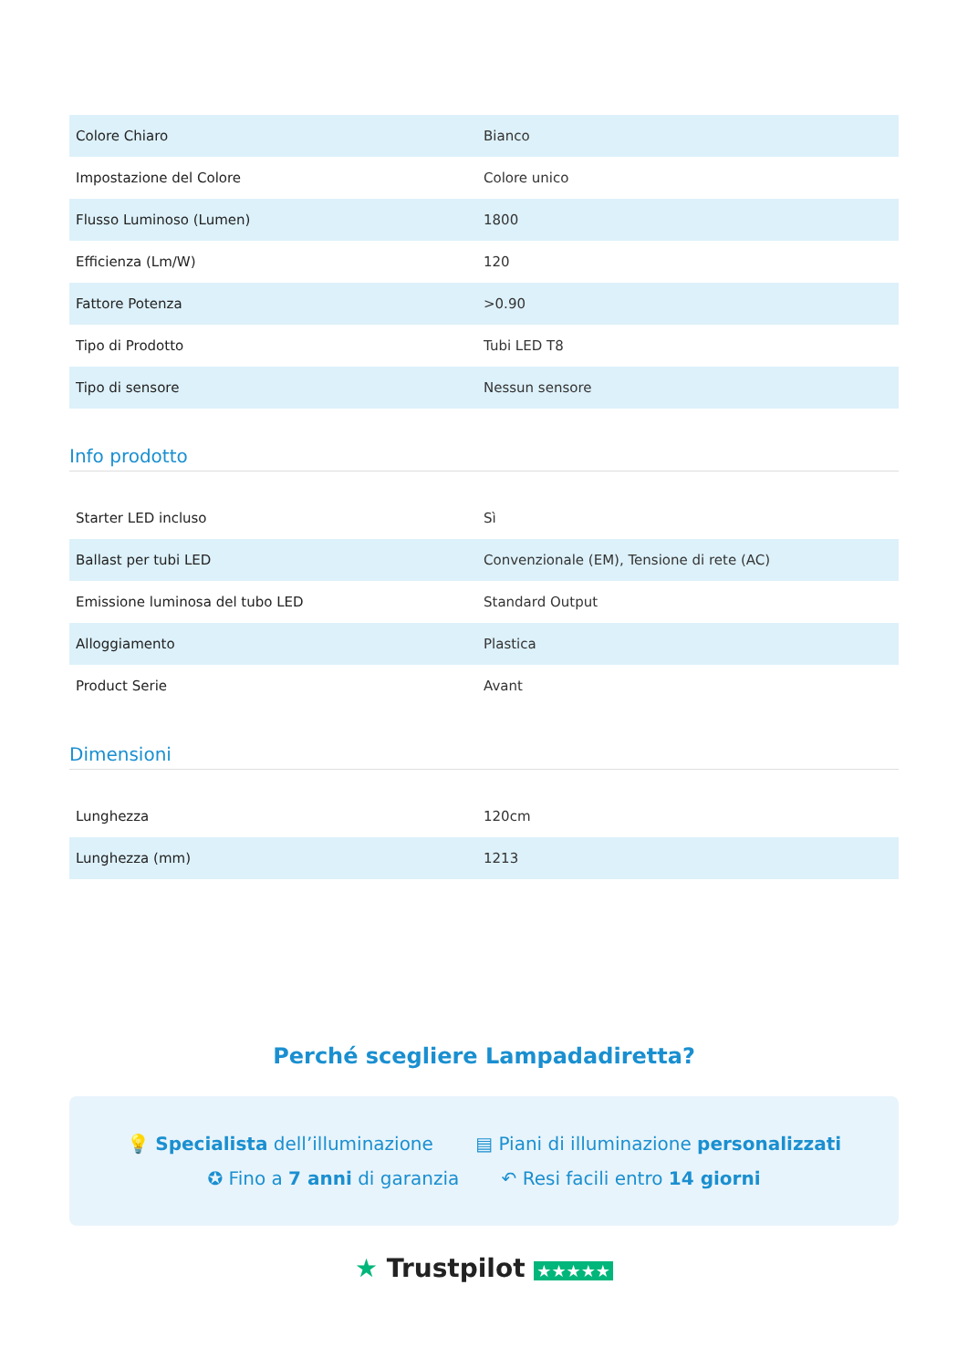| Colore Chiaro | Bianco |
| Impostazione del Colore | Colore unico |
| Flusso Luminoso (Lumen) | 1800 |
| Efficienza (Lm/W) | 120 |
| Fattore Potenza | >0.90 |
| Tipo di Prodotto | Tubi LED T8 |
| Tipo di sensore | Nessun sensore |
Info prodotto
| Starter LED incluso | Sì |
| Ballast per tubi LED | Convenzionale (EM), Tensione di rete (AC) |
| Emissione luminosa del tubo LED | Standard Output |
| Alloggiamento | Plastica |
| Product Serie | Avant |
Dimensioni
| Lunghezza | 120cm |
| Lunghezza (mm) | 1213 |
Perché scegliere Lampadadiretta?
💡 Specialista dell’illuminazione ▤ Piani di illuminazione personalizzati
✪ Fino a 7 anni di garanzia ↶ Resi facili entro 14 giorni
★ Trustpilot ★★★★★